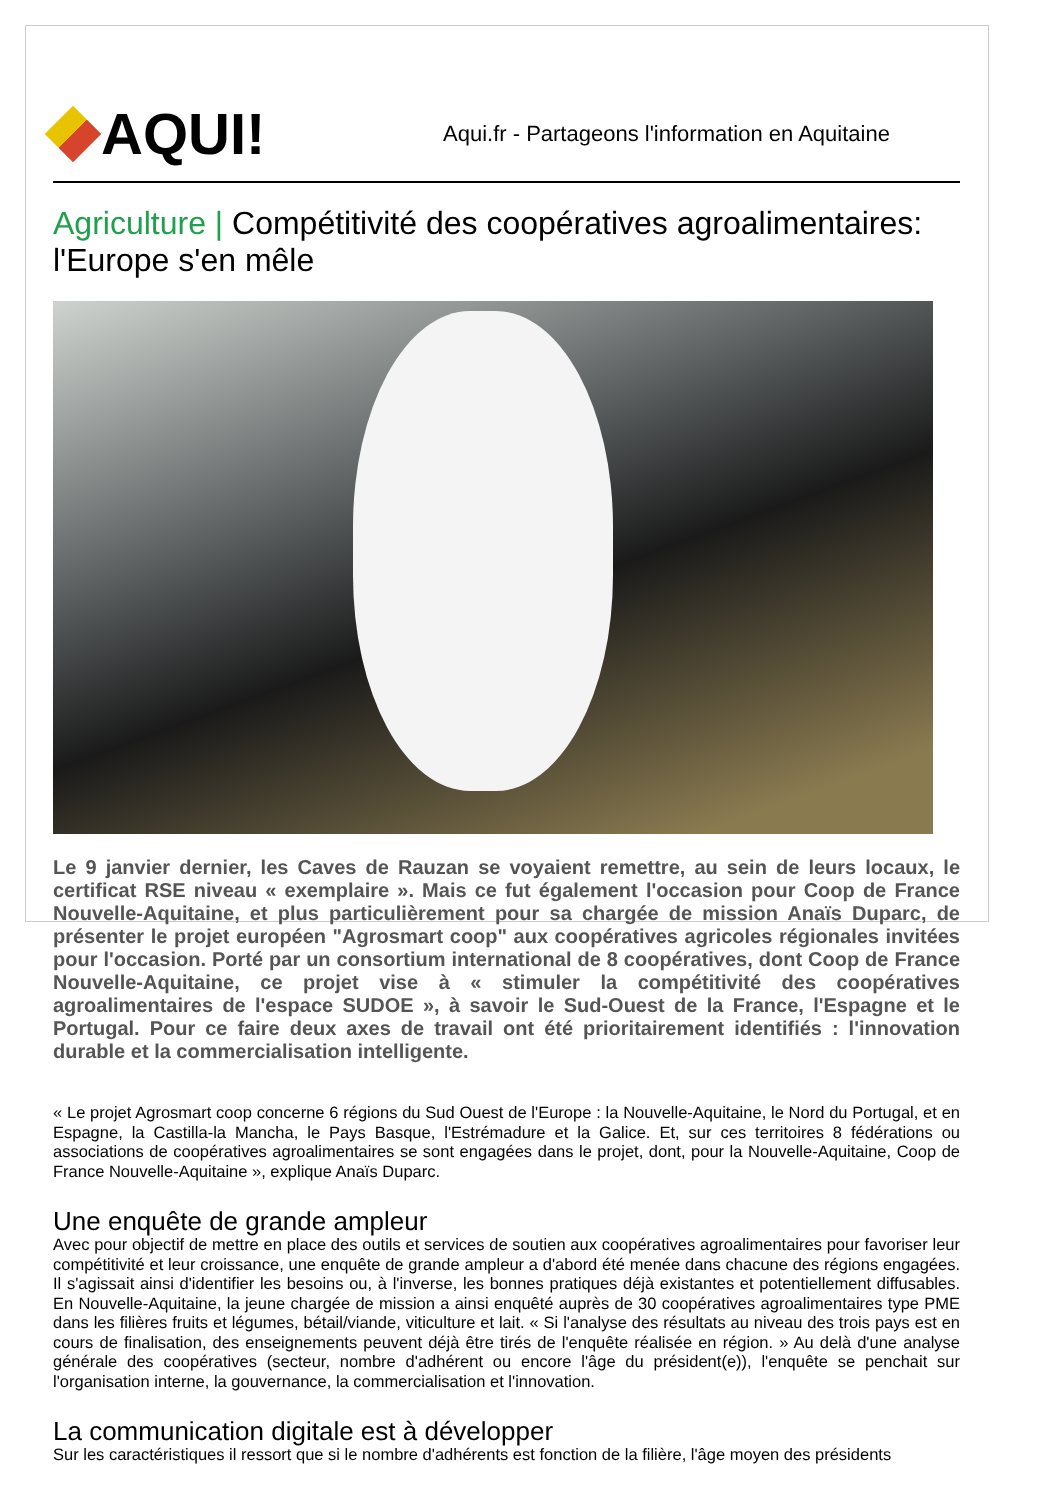AQUI!
Aqui.fr - Partageons l'information en Aquitaine
Agriculture | Compétitivité des coopératives agroalimentaires: l'Europe s'en mêle
Le 9 janvier dernier, les Caves de Rauzan se voyaient remettre, au sein de leurs locaux, le certificat RSE niveau « exemplaire ». Mais ce fut également l'occasion pour Coop de France Nouvelle-Aquitaine, et plus particulièrement pour sa chargée de mission Anaïs Duparc, de présenter le projet européen "Agrosmart coop" aux coopératives agricoles régionales invitées pour l'occasion. Porté par un consortium international de 8 coopératives, dont Coop de France Nouvelle-Aquitaine, ce projet vise à « stimuler la compétitivité des coopératives agroalimentaires de l'espace SUDOE », à savoir le Sud-Ouest de la France, l'Espagne et le Portugal. Pour ce faire deux axes de travail ont été prioritairement identifiés : l'innovation durable et la commercialisation intelligente.
« Le projet Agrosmart coop concerne 6 régions du Sud Ouest de l'Europe : la Nouvelle-Aquitaine, le Nord du Portugal, et en Espagne, la Castilla-la Mancha, le Pays Basque, l'Estrémadure et la Galice. Et, sur ces territoires 8 fédérations ou associations de coopératives agroalimentaires se sont engagées dans le projet, dont, pour la Nouvelle-Aquitaine, Coop de France Nouvelle-Aquitaine », explique Anaïs Duparc.
Une enquête de grande ampleur
Avec pour objectif de mettre en place des outils et services de soutien aux coopératives agroalimentaires pour favoriser leur compétitivité et leur croissance, une enquête de grande ampleur a d'abord été menée dans chacune des régions engagées. Il s'agissait ainsi d'identifier les besoins ou, à l'inverse, les bonnes pratiques déjà existantes et potentiellement diffusables. En Nouvelle-Aquitaine, la jeune chargée de mission a ainsi enquêté auprès de 30 coopératives agroalimentaires type PME dans les filières fruits et légumes, bétail/viande, viticulture et lait. « Si l'analyse des résultats au niveau des trois pays est en cours de finalisation, des enseignements peuvent déjà être tirés de l'enquête réalisée en région. » Au delà d'une analyse générale des coopératives (secteur, nombre d'adhérent ou encore l'âge du président(e)), l'enquête se penchait sur l'organisation interne, la gouvernance, la commercialisation et l'innovation.
La communication digitale est à développer
Sur les caractéristiques il ressort que si le nombre d'adhérents est fonction de la filière, l'âge moyen des présidents